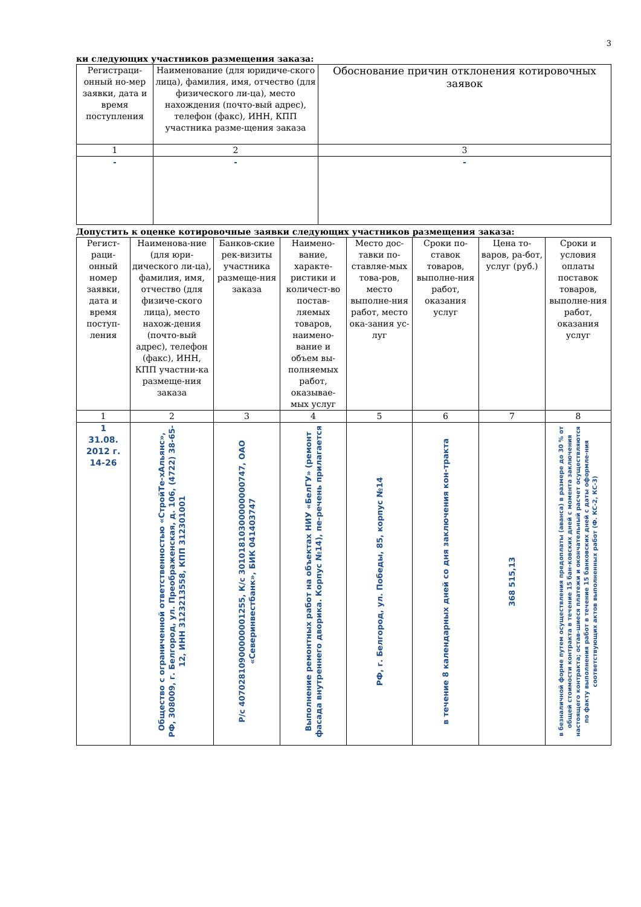3
ки следующих участников размещения заказа:
| Регистраци-онный но-мер заявки, дата и время поступления | Наименование (для юридиче-ского лица), фамилия, имя, отчество (для физического ли-ца), место нахождения (почто-вый адрес), телефон (факс), ИНН, КПП участника разме-щения заказа | Обоснование причин отклонения котировочных заявок |
| --- | --- | --- |
| 1 | 2 | 3 |
| - | - | - |
Допустить к оценке котировочные заявки следующих участников размещения заказа:
| Регист-раци-онный номер заявки, дата и время поступ-ления | Наименова-ние (для юри-дического ли-ца), фамилия, имя, отчество (для физиче-ского лица), место нахож-дения (почто-вый адрес), телефон (факс), ИНН, КПП участни-ка размеще-ния заказа | Банков-ские рек-визиты участника размеще-ния заказа | Наимено-вание, характе-ристики и количест-во постав-ляемых товаров, наимено-вание и объем вы-полняемых работ, оказывае-мых услуг | Место дос-тавки по-ставляе-мых това-ров, место выполне-ния работ, место ока-зания ус-луг | Сроки по-ставок товаров, выполне-ния работ, оказания услуг | Цена то-варов, ра-бот, услуг (руб.) | Сроки и условия оплаты поставок товаров, выполне-ния работ, оказания услуг |
| --- | --- | --- | --- | --- | --- | --- | --- |
| 1 | 2 | 3 | 4 | 5 | 6 | 7 | 8 |
| 1 31.08. 2012 г. 14-26 | Общество с ограниченной ответственностью «СтройТе-хАльянс», РФ, 308009, г. Белгород, ул. Преображенская, д. 106, (4722) 38-65-12, ИНН 3123213558, КПП 312301001 | Р/с 40702810900000001255, К/с 30101810300000000747, ОАО «Северинвестбанк», БИК 041403747 | Выполнение ремонтных работ на объектах НИУ «БелГУ» (ремонт фасада внутреннего дворика. Корпус №14), пе-речень прилагается | РФ, г. Белгород, ул. Победы, 85, корпус №14 | в течение 8 календарных дней со дня заключения кон-тракта | 368 515,13 | в безналичной форме путем осуществления предоплаты (аванса) в размере до 30 % от общей стоимости контракта в течение 15 бан-ковских дней с момента заключения настоящего контракта; остав-шиеся платежи и окончательный расчет осуществляются по факту выполнения работ в течение 15 банковских дней с даты оформле-ния соответствующих актов выполненных работ (Ф. КС-2, КС-3) |